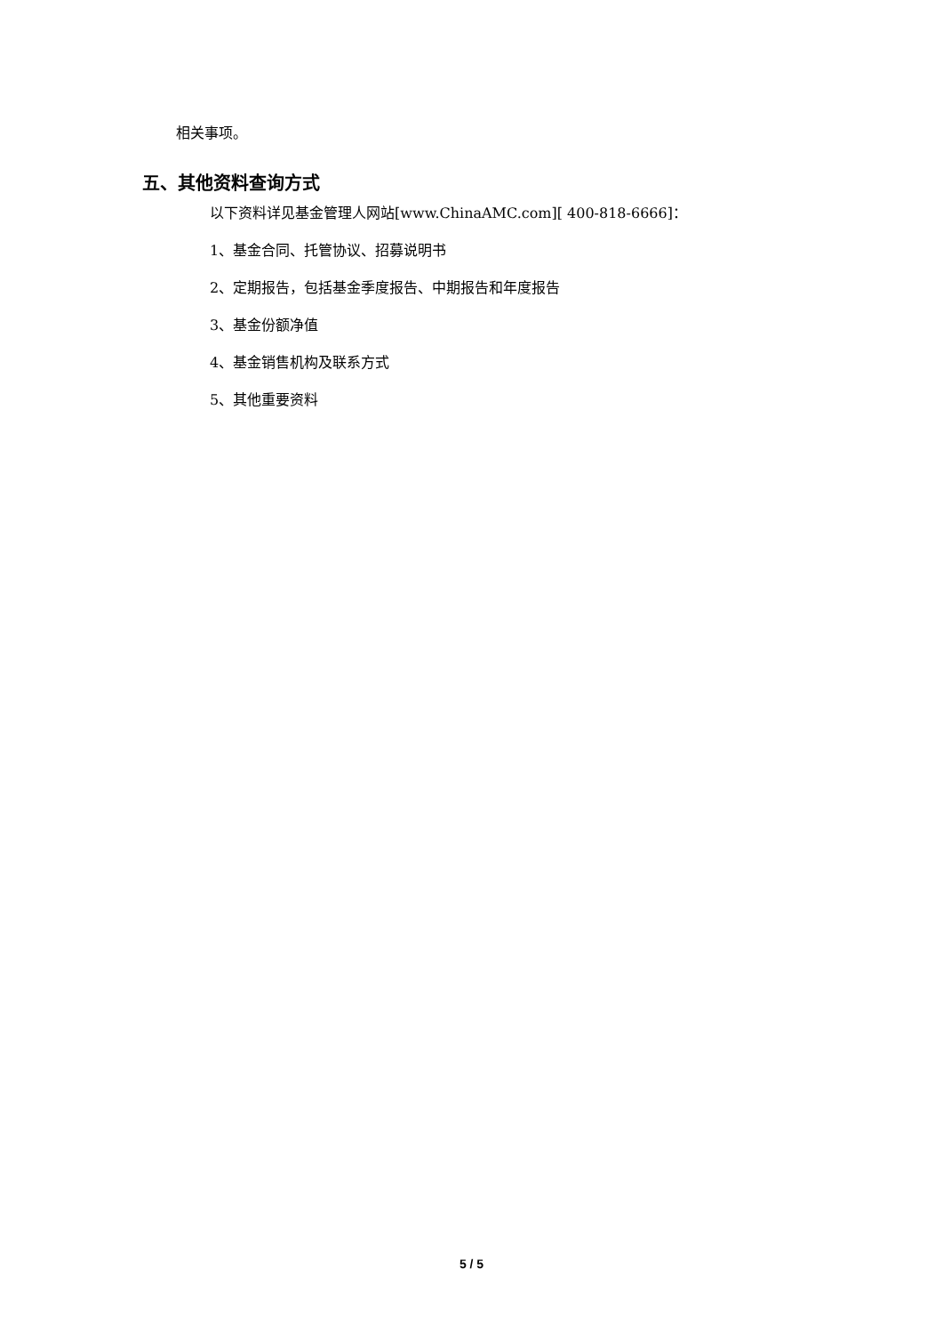相关事项。
五、其他资料查询方式
以下资料详见基金管理人网站[www.ChinaAMC.com][ 400-818-6666]：
1、基金合同、托管协议、招募说明书
2、定期报告，包括基金季度报告、中期报告和年度报告
3、基金份额净值
4、基金销售机构及联系方式
5、其他重要资料
5 / 5